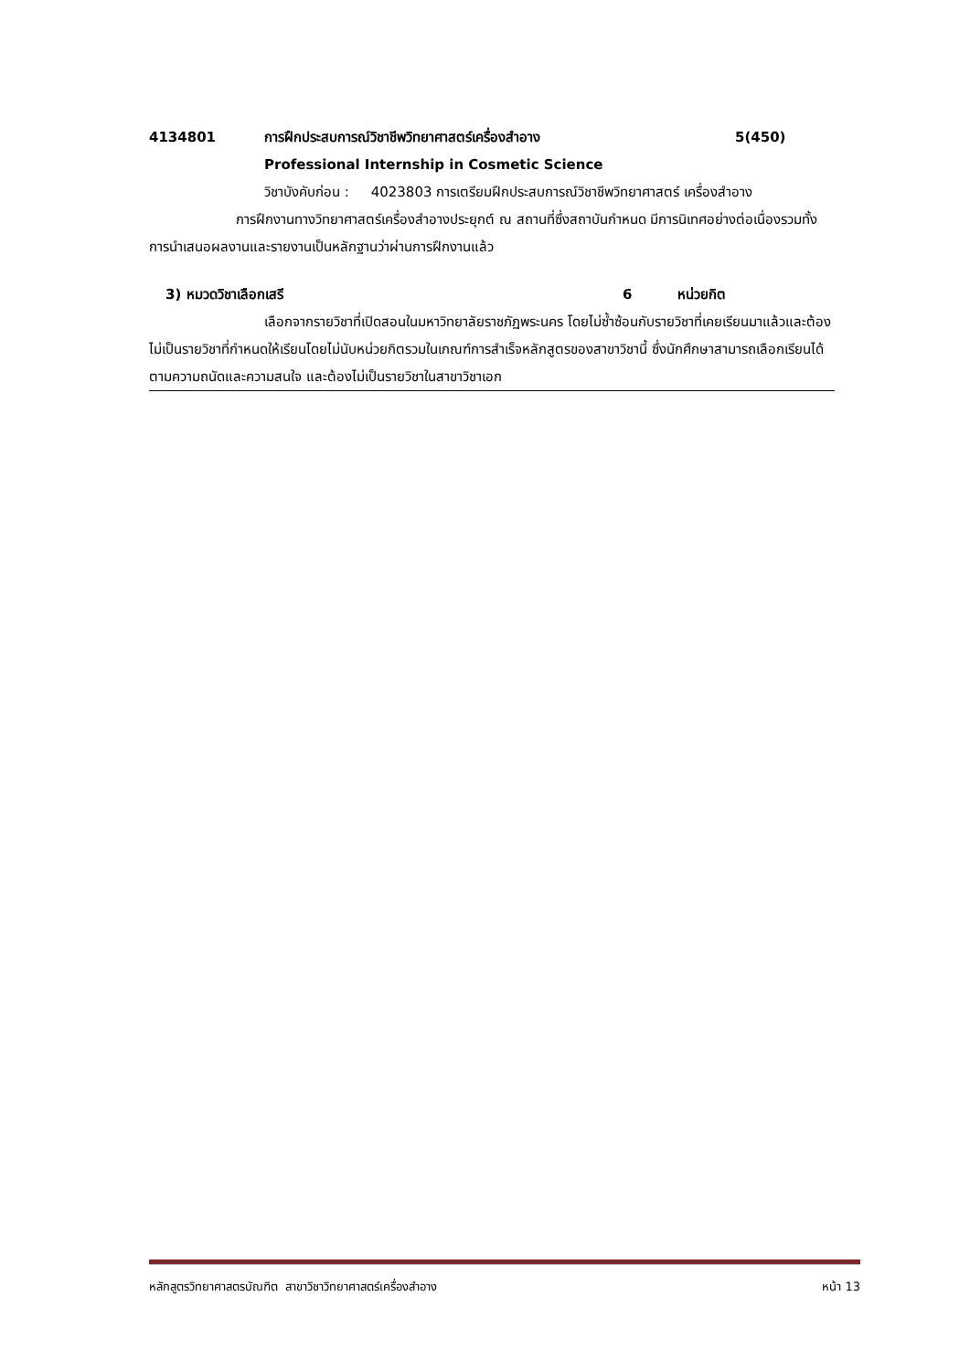4134801 การฝึกประสบการณ์วิชาชีพวิทยาศาสตร์เครื่องสำอาง 5(450)
Professional Internship in Cosmetic Science
วิชาบังคับก่อน : 4023803 การเตรียมฝึกประสบการณ์วิชาชีพวิทยาศาสตร์ เครื่องสำอาง
การฝึกงานทางวิทยาศาสตร์เครื่องสำอางประยุกต์ ณ สถานที่ซึ่งสถาบันกำหนด มีการนิเทศอย่างต่อเนื่องรวมทั้งการนำเสนอผลงานและรายงานเป็นหลักฐานว่าผ่านการฝึกงานแล้ว
3) หมวดวิชาเลือกเสรี 6 หน่วยกิต
เลือกจากรายวิชาที่เปิดสอนในมหาวิทยาลัยราชภัฏพระนคร โดยไม่ซ้ำซ้อนกับรายวิชาที่เคยเรียนมาแล้วและต้องไม่เป็นรายวิชาที่กำหนดให้เรียนโดยไม่นับหน่วยกิตรวมในเกณฑ์การสำเร็จหลักสูตรของสาขาวิชานี้ ซึ่งนักศึกษาสามารถเลือกเรียนได้ตามความถนัดและความสนใจ และต้องไม่เป็นรายวิชาในสาขาวิชาเอก
หลักสูตรวิทยาศาสตรบัณฑิต สาขาวิชาวิทยาศาสตร์เครื่องสำอาง หน้า 13